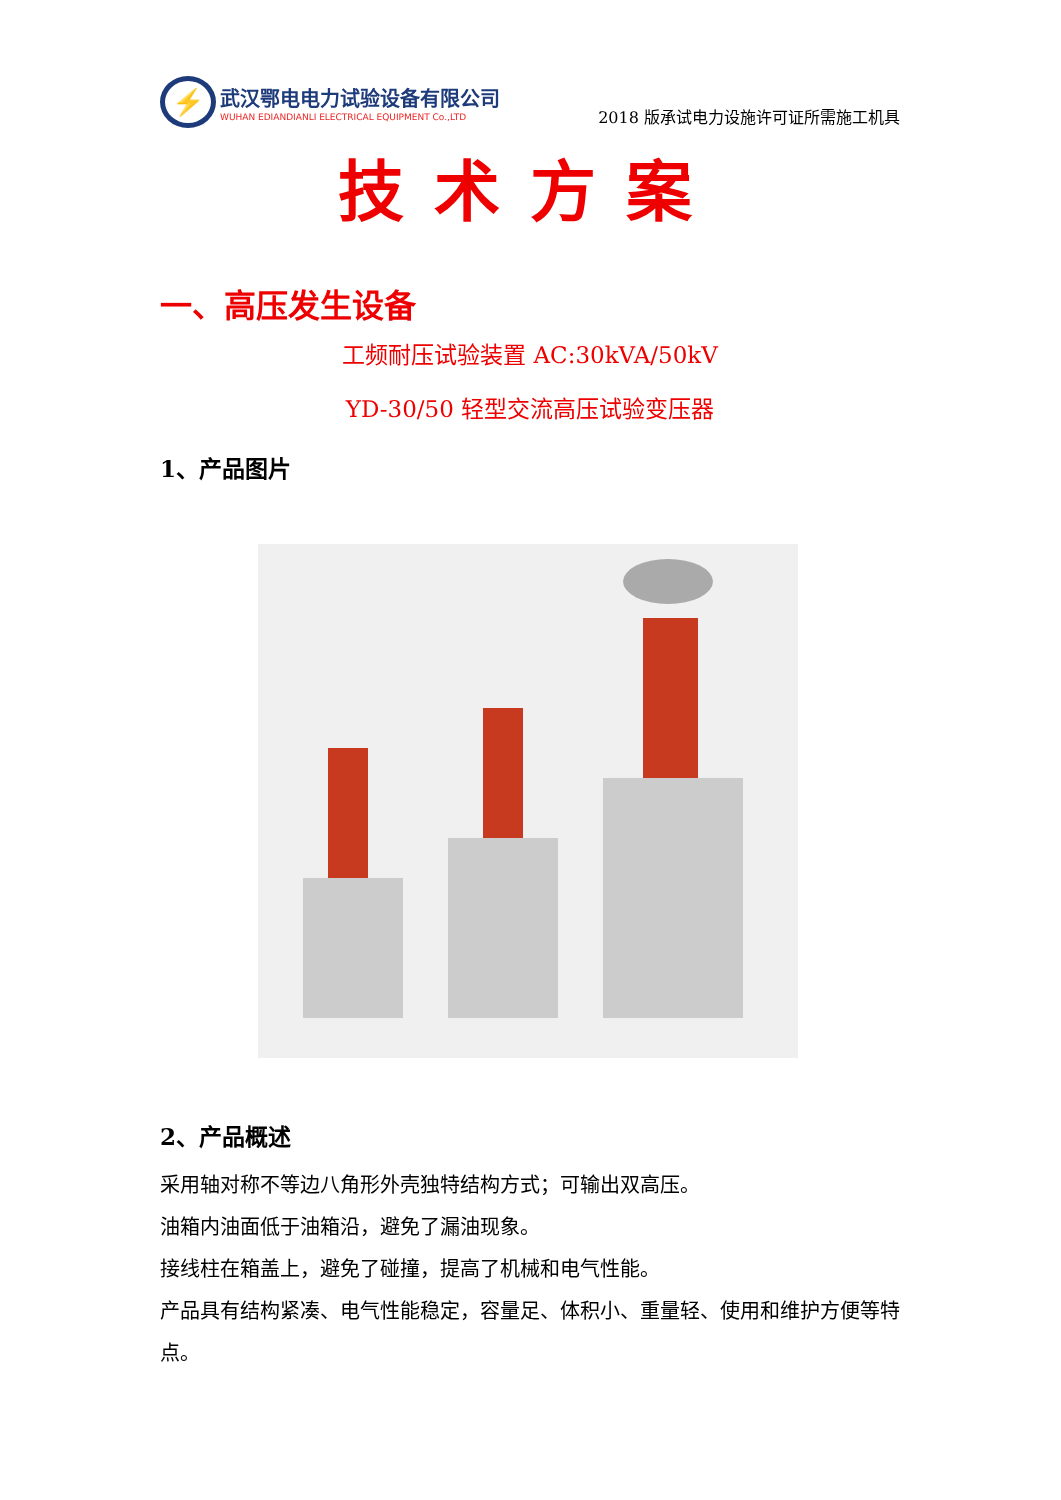⚡
武汉鄂电电力试验设备有限公司
WUHAN EDIANDIANLI ELECTRICAL EQUIPMENT Co.,LTD
2018 版承试电力设施许可证所需施工机具
技术方案
一、高压发生设备
工频耐压试验装置 AC:30kVA/50kV
YD-30/50 轻型交流高压试验变压器
1、产品图片
2、产品概述
采用轴对称不等边八角形外壳独特结构方式；可输出双高压。
油箱内油面低于油箱沿，避免了漏油现象。
接线柱在箱盖上，避免了碰撞，提高了机械和电气性能。
产品具有结构紧凑、电气性能稳定，容量足、体积小、重量轻、使用和维护方便等特点。